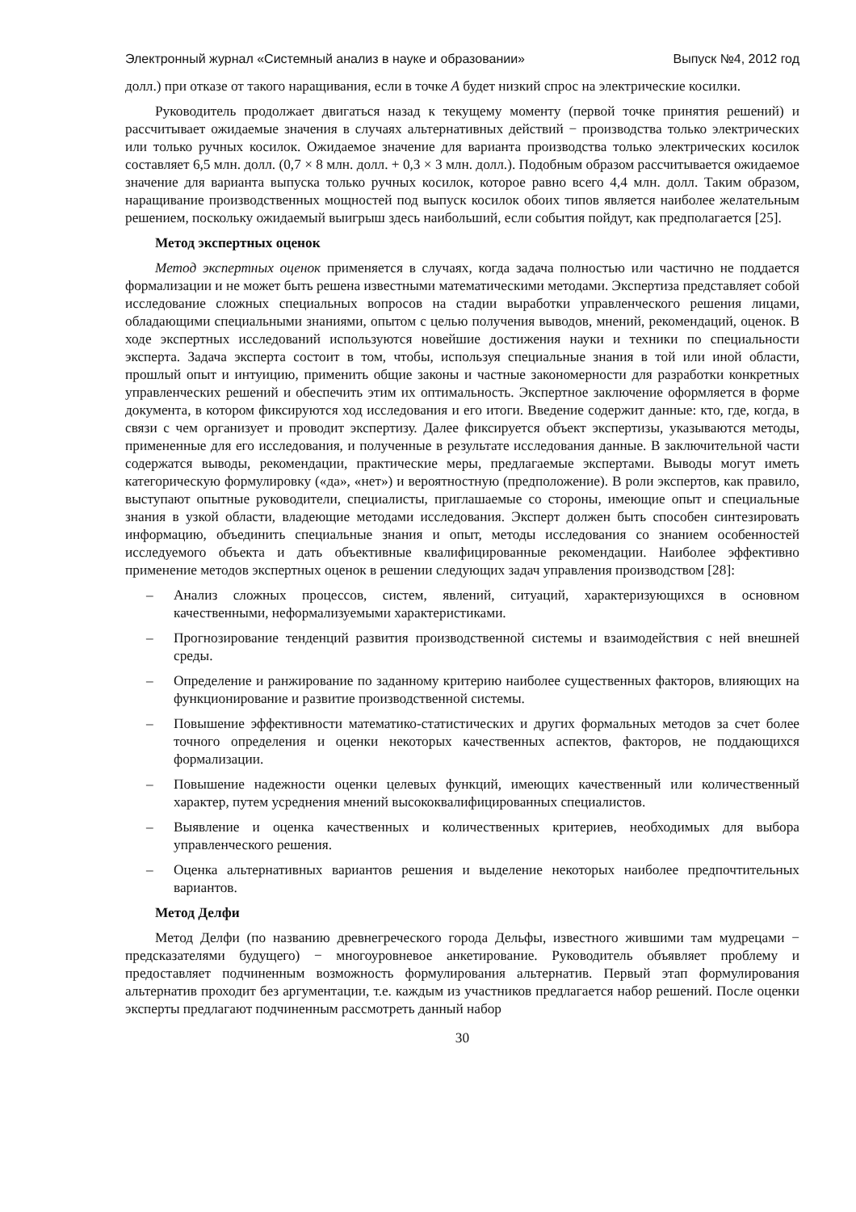Электронный журнал «Системный анализ в науке и образовании» Выпуск №4, 2012 год
долл.) при отказе от такого наращивания, если в точке А будет низкий спрос на электрические косилки.
Руководитель продолжает двигаться назад к текущему моменту (первой точке принятия решений) и рассчитывает ожидаемые значения в случаях альтернативных действий − производства только электрических или только ручных косилок. Ожидаемое значение для варианта производства только электрических косилок составляет 6,5 млн. долл. (0,7 × 8 млн. долл. + 0,3 × 3 млн. долл.). Подобным образом рассчитывается ожидаемое значение для варианта выпуска только ручных косилок, которое равно всего 4,4 млн. долл. Таким образом, наращивание производственных мощностей под выпуск косилок обоих типов является наиболее желательным решением, поскольку ожидаемый выигрыш здесь наибольший, если события пойдут, как предполагается [25].
Метод экспертных оценок
Метод экспертных оценок применяется в случаях, когда задача полностью или частично не поддается формализации и не может быть решена известными математическими методами. Экспертиза представляет собой исследование сложных специальных вопросов на стадии выработки управленческого решения лицами, обладающими специальными знаниями, опытом с целью получения выводов, мнений, рекомендаций, оценок. В ходе экспертных исследований используются новейшие достижения науки и техники по специальности эксперта. Задача эксперта состоит в том, чтобы, используя специальные знания в той или иной области, прошлый опыт и интуицию, применить общие законы и частные закономерности для разработки конкретных управленческих решений и обеспечить этим их оптимальность. Экспертное заключение оформляется в форме документа, в котором фиксируются ход исследования и его итоги. Введение содержит данные: кто, где, когда, в связи с чем организует и проводит экспертизу. Далее фиксируется объект экспертизы, указываются методы, примененные для его исследования, и полученные в результате исследования данные. В заключительной части содержатся выводы, рекомендации, практические меры, предлагаемые экспертами. Выводы могут иметь категорическую формулировку («да», «нет») и вероятностную (предположение). В роли экспертов, как правило, выступают опытные руководители, специалисты, приглашаемые со стороны, имеющие опыт и специальные знания в узкой области, владеющие методами исследования. Эксперт должен быть способен синтезировать информацию, объединить специальные знания и опыт, методы исследования со знанием особенностей исследуемого объекта и дать объективные квалифицированные рекомендации. Наиболее эффективно применение методов экспертных оценок в решении следующих задач управления производством [28]:
– Анализ сложных процессов, систем, явлений, ситуаций, характеризующихся в основном качественными, неформализуемыми характеристиками.
– Прогнозирование тенденций развития производственной системы и взаимодействия с ней внешней среды.
– Определение и ранжирование по заданному критерию наиболее существенных факторов, влияющих на функционирование и развитие производственной системы.
– Повышение эффективности математико-статистических и других формальных методов за счет более точного определения и оценки некоторых качественных аспектов, факторов, не поддающихся формализации.
– Повышение надежности оценки целевых функций, имеющих качественный или количественный характер, путем усреднения мнений высококвалифицированных специалистов.
– Выявление и оценка качественных и количественных критериев, необходимых для выбора управленческого решения.
– Оценка альтернативных вариантов решения и выделение некоторых наиболее предпочтительных вариантов.
Метод Делфи
Метод Делфи (по названию древнегреческого города Дельфы, известного жившими там мудрецами − предсказателями будущего) − многоуровневое анкетирование. Руководитель объявляет проблему и предоставляет подчиненным возможность формулирования альтернатив. Первый этап формулирования альтернатив проходит без аргументации, т.е. каждым из участников предлагается набор решений. После оценки эксперты предлагают подчиненным рассмотреть данный набор
30